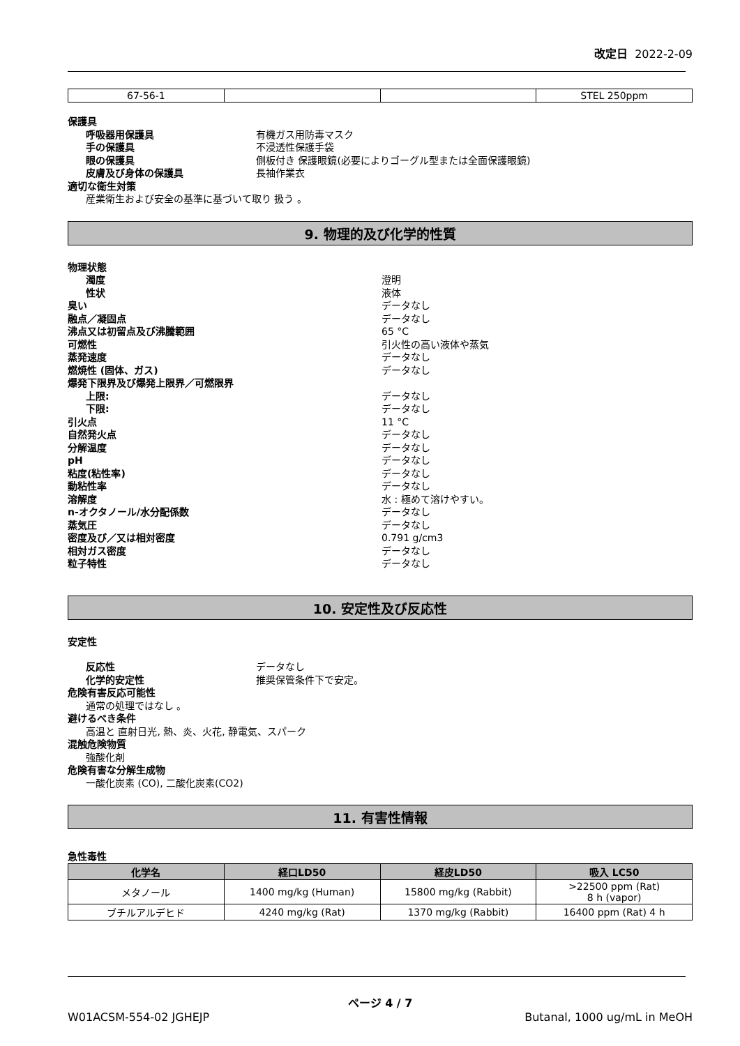改定日 2022-2-09
| 67-56-1 | | | STEL 250ppm |
保護具
呼吸器用保護具 有機ガス用防毒マスク
手の保護具 不浸透性保護手袋
眼の保護具 側板付き 保護眼鏡(必要によりゴーグル型または全面保護眼鏡)
皮膚及び身体の保護具 長袖作業衣
適切な衛生対策
産業衛生および安全の基準に基づいて取り 扱う 。
9. 物理的及び化学的性質
物理状態
濁度 澄明
性状 液体
臭い データなし
融点／凝固点 データなし
沸点又は初留点及び沸騰範囲 65 °C
可燃性 引火性の高い液体や蒸気
蒸発速度 データなし
燃焼性 (固体、ガス) データなし
爆発下限界及び爆発上限界／可燃限界
上限: データなし
下限: データなし
引火点 11 °C
自然発火点 データなし
分解温度 データなし
pH データなし
粘度(粘性率) データなし
動粘性率 データなし
溶解度 水 : 極めて溶けやすい。
n-オクタノール/水分配係数 データなし
蒸気圧 データなし
密度及び／又は相対密度 0.791 g/cm3
相対ガス密度 データなし
粒子特性 データなし
10. 安定性及び反応性
安定性
反応性 データなし
化学的安定性 推奨保管条件下で安定。
危険有害反応可能性
通常の処理ではなし 。
避けるべき条件
高温と 直射日光, 熱、炎、火花, 静電気、スパーク
混触危険物質
強酸化剤
危険有害な分解生成物
一酸化炭素 (CO), 二酸化炭素(CO2)
11. 有害性情報
急性毒性
| 化学名 | 経口LD50 | 経皮LD50 | 吸入 LC50 |
| --- | --- | --- | --- |
| メタノール | 1400 mg/kg (Human) | 15800 mg/kg (Rabbit) | >22500 ppm (Rat) 8 h (vapor) |
| ブチルアルデヒド | 4240 mg/kg (Rat) | 1370 mg/kg (Rabbit) | 16400 ppm (Rat) 4 h |
ページ 4 / 7
W01ACSM-554-02 JGHEJP Butanal, 1000 ug/mL in MeOH